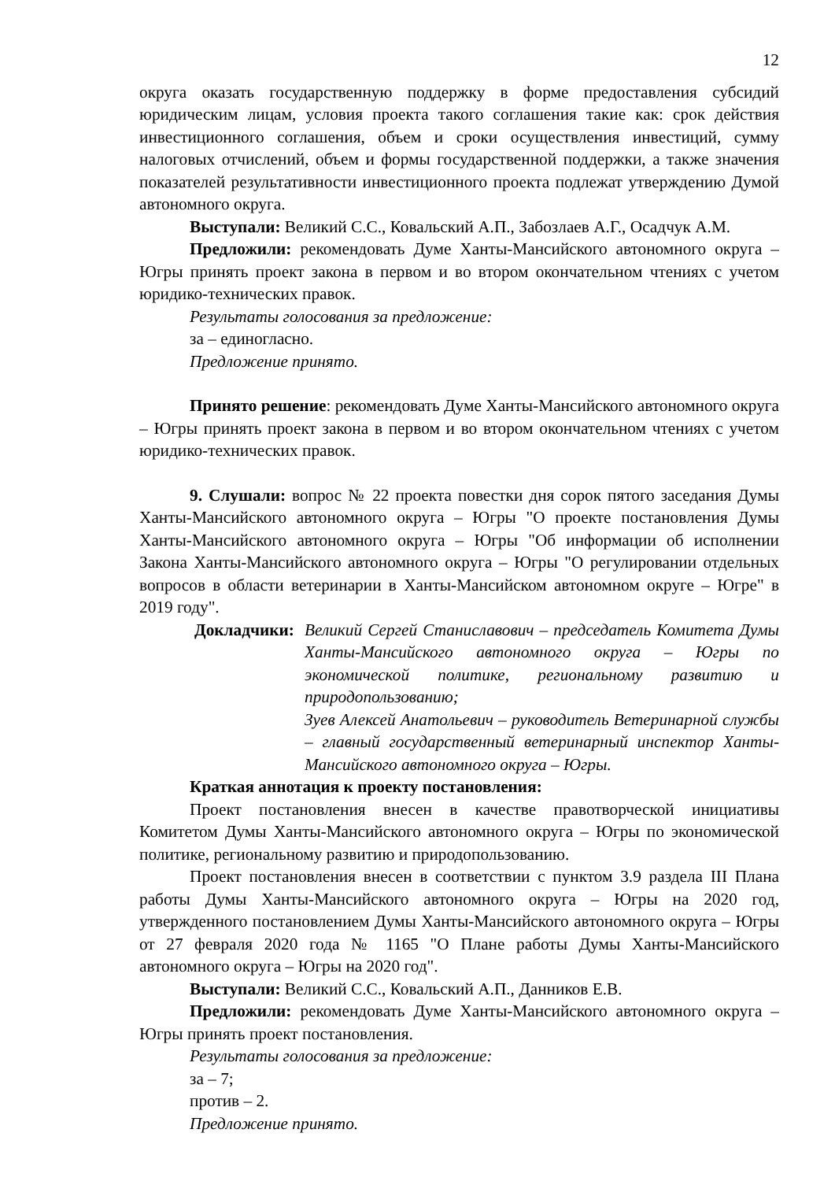12
округа оказать государственную поддержку в форме предоставления субсидий юридическим лицам, условия проекта такого соглашения такие как: срок действия инвестиционного соглашения, объем и сроки осуществления инвестиций, сумму налоговых отчислений, объем и формы государственной поддержки, а также значения показателей результативности инвестиционного проекта подлежат утверждению Думой автономного округа.
Выступали: Великий С.С., Ковальский А.П., Забозлаев А.Г., Осадчук А.М.
Предложили: рекомендовать Думе Ханты-Мансийского автономного округа – Югры принять проект закона в первом и во втором окончательном чтениях с учетом юридико-технических правок.
Результаты голосования за предложение:
за – единогласно.
Предложение принято.
Принято решение: рекомендовать Думе Ханты-Мансийского автономного округа – Югры принять проект закона в первом и во втором окончательном чтениях с учетом юридико-технических правок.
9. Слушали: вопрос № 22 проекта повестки дня сорок пятого заседания Думы Ханты-Мансийского автономного округа – Югры "О проекте постановления Думы Ханты-Мансийского автономного округа – Югры "Об информации об исполнении Закона Ханты-Мансийского автономного округа – Югры "О регулировании отдельных вопросов в области ветеринарии в Ханты-Мансийском автономном округе – Югре" в 2019 году".
Докладчики: Великий Сергей Станиславович – председатель Комитета Думы Ханты-Мансийского автономного округа – Югры по экономической политике, региональному развитию и природопользованию;
Зуев Алексей Анатольевич – руководитель Ветеринарной службы – главный государственный ветеринарный инспектор Ханты-Мансийского автономного округа – Югры.
Краткая аннотация к проекту постановления:
Проект постановления внесен в качестве правотворческой инициативы Комитетом Думы Ханты-Мансийского автономного округа – Югры по экономической политике, региональному развитию и природопользованию.
Проект постановления внесен в соответствии с пунктом 3.9 раздела III Плана работы Думы Ханты-Мансийского автономного округа – Югры на 2020 год, утвержденного постановлением Думы Ханты-Мансийского автономного округа – Югры от 27 февраля 2020 года № 1165 "О Плане работы Думы Ханты-Мансийского автономного округа – Югры на 2020 год".
Выступали: Великий С.С., Ковальский А.П., Данников Е.В.
Предложили: рекомендовать Думе Ханты-Мансийского автономного округа – Югры принять проект постановления.
Результаты голосования за предложение:
за – 7;
против – 2.
Предложение принято.